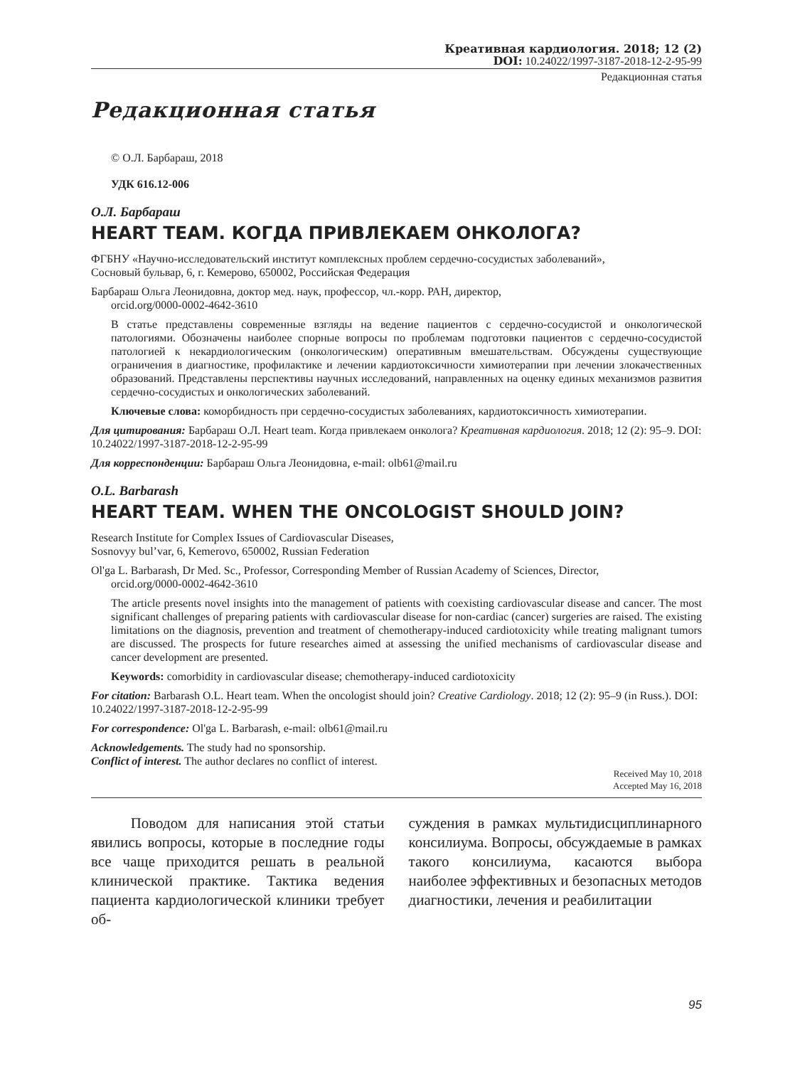Креативная кардиология. 2018; 12 (2)
DOI: 10.24022/1997-3187-2018-12-2-95-99
Редакционная статья
Редакционная статья
© О.Л. Барбараш, 2018
УДК 616.12-006
О.Л. Барбараш
HEART TEAM. КОГДА ПРИВЛЕКАЕМ ОНКОЛОГА?
ФГБНУ «Научно-исследовательский институт комплексных проблем сердечно-сосудистых заболеваний»,
Сосновый бульвар, 6, г. Кемерово, 650002, Российская Федерация
Барбараш Ольга Леонидовна, доктор мед. наук, профессор, чл.-корр. РАН, директор,
orcid.org/0000-0002-4642-3610
В статье представлены современные взгляды на ведение пациентов с сердечно-сосудистой и онкологической патологиями. Обозначены наиболее спорные вопросы по проблемам подготовки пациентов с сердечно-сосудистой патологией к некардиологическим (онкологическим) оперативным вмешательствам. Обсуждены существующие ограничения в диагностике, профилактике и лечении кардиотоксичности химиотерапии при лечении злокачественных образований. Представлены перспективы научных исследований, направленных на оценку единых механизмов развития сердечно-сосудистых и онкологических заболеваний.
Ключевые слова: коморбидность при сердечно-сосудистых заболеваниях, кардиотоксичность химиотерапии.
Для цитирования: Барбараш О.Л. Heart team. Когда привлекаем онколога? Креативная кардиология. 2018; 12 (2): 95–9. DOI: 10.24022/1997-3187-2018-12-2-95-99
Для корреспонденции: Барбараш Ольга Леонидовна, e-mail: olb61@mail.ru
O.L. Barbarash
HEART TEAM. WHEN THE ONCOLOGIST SHOULD JOIN?
Research Institute for Complex Issues of Cardiovascular Diseases,
Sosnovyy bul’var, 6, Kemerovo, 650002, Russian Federation
Ol'ga L. Barbarash, Dr Med. Sc., Professor, Corresponding Member of Russian Academy of Sciences, Director,
orcid.org/0000-0002-4642-3610
The article presents novel insights into the management of patients with coexisting cardiovascular disease and cancer. The most significant challenges of preparing patients with cardiovascular disease for non-cardiac (cancer) surgeries are raised. The existing limitations on the diagnosis, prevention and treatment of chemotherapy-induced cardiotoxicity while treating malignant tumors are discussed. The prospects for future researches aimed at assessing the unified mechanisms of cardiovascular disease and cancer development are presented.
Keywords: comorbidity in cardiovascular disease; chemotherapy-induced cardiotoxicity
For citation: Barbarash O.L. Heart team. When the oncologist should join? Creative Cardiology. 2018; 12 (2): 95–9 (in Russ.). DOI: 10.24022/1997-3187-2018-12-2-95-99
For correspondence: Ol'ga L. Barbarash, e-mail: olb61@mail.ru
Acknowledgements. The study had no sponsorship.
Conflict of interest. The author declares no conflict of interest.
Received May 10, 2018
Accepted May 16, 2018
Поводом для написания этой статьи явились вопросы, которые в последние годы все чаще приходится решать в реальной клинической практике. Тактика ведения пациента кардиологической клиники требует об-
суждения в рамках мультидисциплинарного консилиума. Вопросы, обсуждаемые в рамках такого консилиума, касаются выбора наиболее эффективных и безопасных методов диагностики, лечения и реабилитации
95